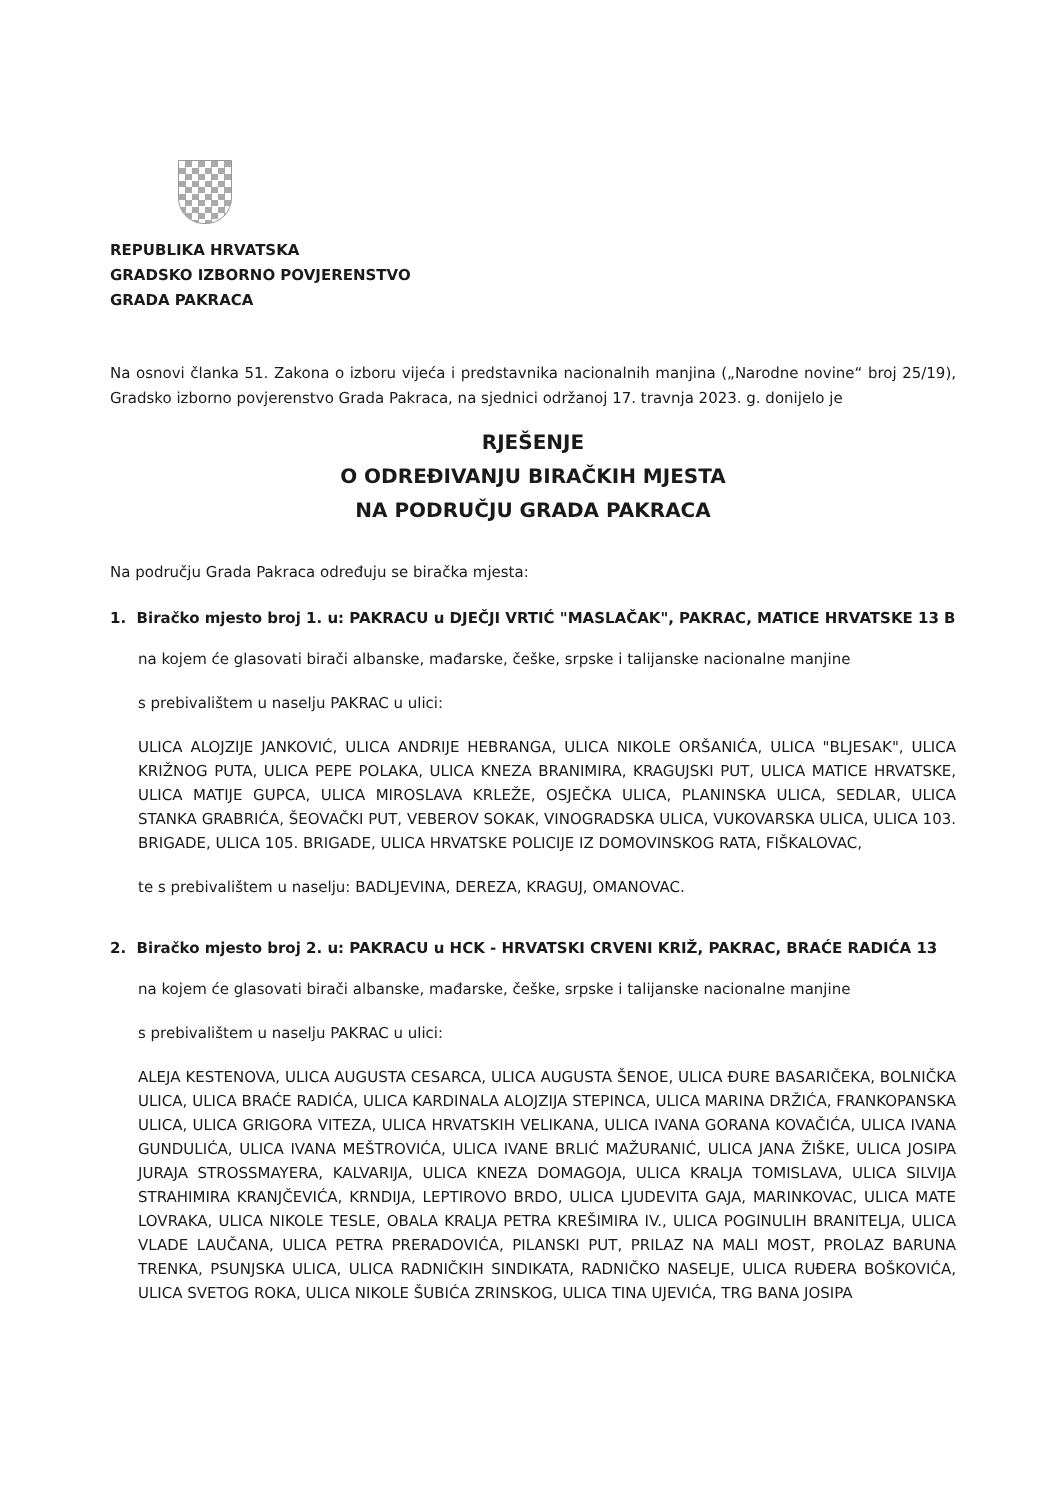REPUBLIKA HRVATSKA
GRADSKO IZBORNO POVJERENSTVO
GRADA PAKRACA
Na osnovi članka 51. Zakona o izboru vijeća i predstavnika nacionalnih manjina („Narodne novine“ broj 25/19), Gradsko izborno povjerenstvo Grada Pakraca, na sjednici održanoj 17. travnja 2023. g. donijelo je
RJEŠENJE
O ODREĐIVANJU BIRAČKIH MJESTA
NA PODRUČJU GRADA PAKRACA
Na području Grada Pakraca određuju se biračka mjesta:
1. Biračko mjesto broj 1. u: PAKRACU u DJEČJI VRTIĆ "MASLAČAK", PAKRAC, MATICE HRVATSKE 13 B
na kojem će glasovati birači albanske, mađarske, češke, srpske i talijanske nacionalne manjine
s prebivalištem u naselju PAKRAC u ulici:
ULICA ALOJZIJE JANKOVIĆ, ULICA ANDRIJE HEBRANGA, ULICA NIKOLE ORŠANIĆA, ULICA "BLJESAK", ULICA KRIŽNOG PUTA, ULICA PEPE POLAKA, ULICA KNEZA BRANIMIRA, KRAGUJSKI PUT, ULICA MATICE HRVATSKE, ULICA MATIJE GUPCA, ULICA MIROSLAVA KRLEŽE, OSJEČKA ULICA, PLANINSKA ULICA, SEDLAR, ULICA STANKA GRABRIĆA, ŠEOVAČKI PUT, VEBEROV SOKAK, VINOGRADSKA ULICA, VUKOVARSKA ULICA, ULICA 103. BRIGADE, ULICA 105. BRIGADE, ULICA HRVATSKE POLICIJE IZ DOMOVINSKOG RATA, FIŠKALOVAC,
te s prebivalištem u naselju: BADLJEVINA, DEREZA, KRAGUJ, OMANOVAC.
2. Biračko mjesto broj 2. u: PAKRACU u HCK - HRVATSKI CRVENI KRIŽ, PAKRAC, BRAĆE RADIĆA 13
na kojem će glasovati birači albanske, mađarske, češke, srpske i talijanske nacionalne manjine
s prebivalištem u naselju PAKRAC u ulici:
ALEJA KESTENOVA, ULICA AUGUSTA CESARCA, ULICA AUGUSTA ŠENOE, ULICA ĐURE BASARIČEKA, BOLNIČKA ULICA, ULICA BRAĆE RADIĆA, ULICA KARDINALA ALOJZIJA STEPINCA, ULICA MARINA DRŽIĆA, FRANKOPANSKA ULICA, ULICA GRIGORA VITEZA, ULICA HRVATSKIH VELIKANA, ULICA IVANA GORANA KOVAČIĆA, ULICA IVANA GUNDULIĆA, ULICA IVANA MEŠTROVIĆA, ULICA IVANE BRLIĆ MAŽURANIĆ, ULICA JANA ŽIŠKE, ULICA JOSIPA JURAJA STROSSMAYERA, KALVARIJA, ULICA KNEZA DOMAGOJA, ULICA KRALJA TOMISLAVA, ULICA SILVIJA STRAHIMIRA KRANJČEVIĆA, KRNDIJA, LEPTIROVO BRDO, ULICA LJUDEVITA GAJA, MARINKOVAC, ULICA MATE LOVRAKA, ULICA NIKOLE TESLE, OBALA KRALJA PETRA KREŠIMIRA IV., ULICA POGINULIH BRANITELJA, ULICA VLADE LAUČANA, ULICA PETRA PRERADOVIĆA, PILANSKI PUT, PRILAZ NA MALI MOST, PROLAZ BARUNA TRENKA, PSUNJSKA ULICA, ULICA RADNIČKIH SINDIKATA, RADNIČKO NASELJE, ULICA RUĐERA BOŠKOVIĆA, ULICA SVETOG ROKA, ULICA NIKOLE ŠUBIĆA ZRINSKOG, ULICA TINA UJEVIĆA, TRG BANA JOSIPA